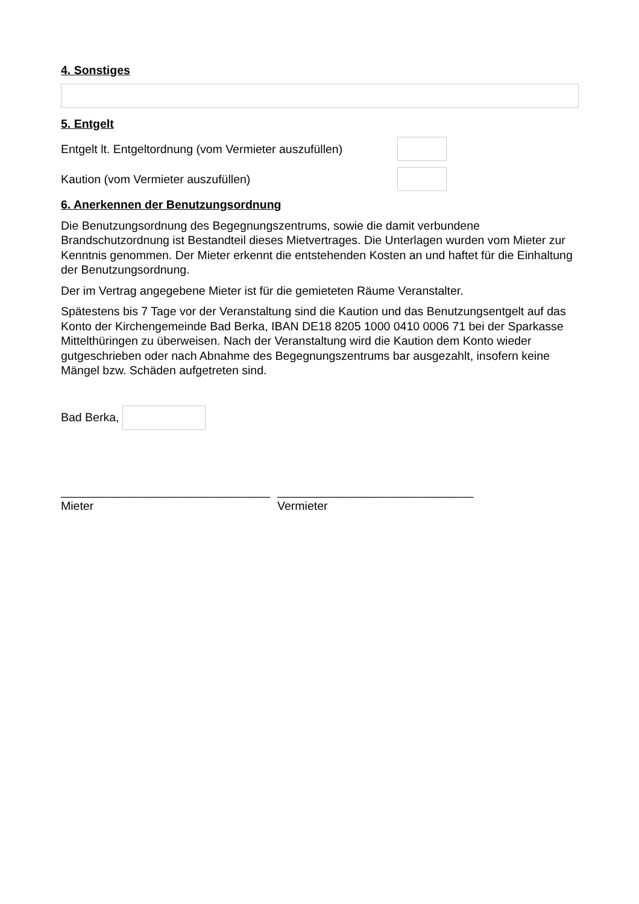4. Sonstiges
5. Entgelt
Entgelt lt. Entgeltordnung (vom Vermieter auszufüllen)
Kaution (vom Vermieter auszufüllen)
6. Anerkennen der Benutzungsordnung
Die Benutzungsordnung des Begegnungszentrums, sowie die damit verbundene Brandschutzordnung ist Bestandteil dieses Mietvertrages. Die Unterlagen wurden vom Mieter zur Kenntnis genommen. Der Mieter erkennt die entstehenden Kosten an und haftet für die Einhaltung der Benutzungsordnung.
Der im Vertrag angegebene Mieter ist für die gemieteten Räume Veranstalter.
Spätestens bis 7 Tage vor der Veranstaltung sind die Kaution und das Benutzungsentgelt auf das Konto der Kirchengemeinde Bad Berka, IBAN DE18 8205 1000 0410 0006 71 bei der Sparkasse Mittelthüringen zu überweisen. Nach der Veranstaltung wird die Kaution dem Konto wieder gutgeschrieben oder nach Abnahme des Begegnungszentrums bar ausgezahlt, insofern keine Mängel bzw. Schäden aufgetreten sind.
Bad Berka,
________________________________
Mieter
______________________________
Vermieter